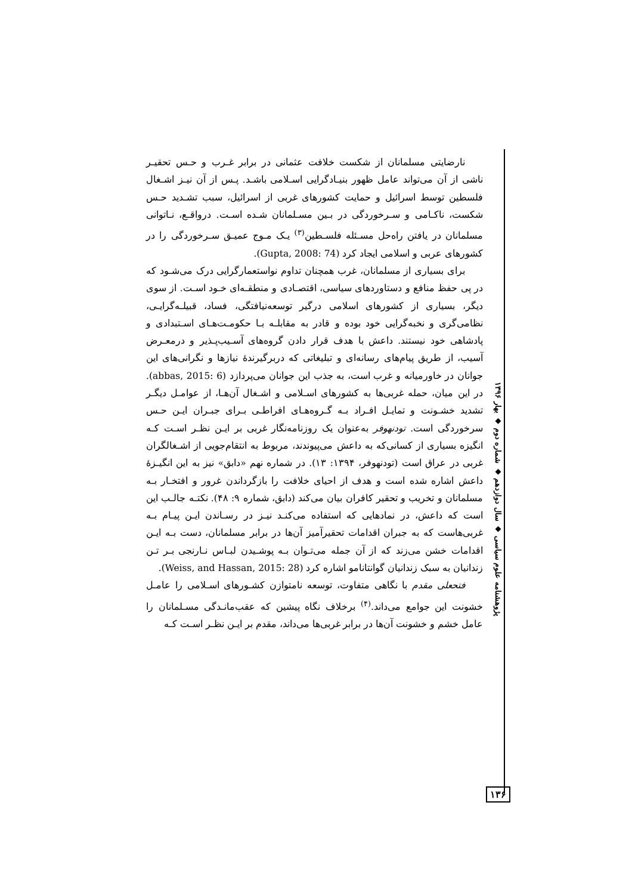نارضایتی مسلمانان از شکست خلافت عثمانی در برابر غـرب و حـس تحقیـر ناشی از آن می‌تواند عامل ظهور بنیـادگرایی اسـلامی باشـد. پـس از آن نیـز اشـغال فلسطین توسط اسرائیل و حمایت کشورهای غربی از اسرائیل، سبب تشـدید حـس شکست، ناکـامی و سـرخوردگی در بـین مسـلمانان شـده اسـت. درواقـع، نـاتوانی مسلمانان در یافتن راه‌حل مسـئله فلسـطین<sup>(۳)</sup> یـک مـوج عمیـق سـرخوردگی را در کشورهای عربی و اسلامی ایجاد کرد (Gupta, 2008: 74).
برای بسیاری از مسلمانان، غرب همچنان تداوم نواستعمارگرایی درک می‌شـود که در پی حفظ منافع و دستاوردهای سیاسی، اقتصـادی و منطقـه‌ای خـود اسـت. از سوی دیگر، بسیاری از کشورهای اسلامی درگیر توسعه‌نیافتگی، فساد، قبیلـه‌گرایـی، نظامی‌گری و نخبه‌گرایی خود بوده و قادر به مقابلـه بـا حکومـت‌هـای اسـتبدادی و پادشاهی خود نیستند. داعش با هدف قرار دادن گروه‌های آسـیب‌پـذیر و درمعـرض آسیب، از طریق پیام‌های رسانه‌ای و تبلیغاتی که دربرگیرندهٔ نیازها و نگرانی‌های این جوانان در خاورمیانه و غرب است، به جذب این جوانان می‌پردازد (abbas, 2015: 6). در این میان، حمله غربی‌ها به کشورهای اسـلامی و اشـغال آن‌هـا، از عوامـل دیگـر تشدید خشـونت و تمایـل افـراد بـه گـروه‌هـای افراطـی بـرای جبـران ایـن حـس سرخوردگی است. تودنهوفر به‌عنوان یک روزنامه‌نگار غربی بر ایـن نظـر اسـت کـه انگیزه بسیاری از کسانی‌که به داعش می‌پیوندند، مربوط به انتقام‌جویی از اشـغالگران غربی در عراق است (تودنهوفر، ۱۳۹۴: ۱۳). در شماره نهم «دابق» نیز به این انگیـزهٔ داعش اشاره شده است و هدف از احیای خلافت را بازگرداندن غرور و افتخـار بـه مسلمانان و تخریب و تحقیر کافران بیان می‌کند (دابق، شماره ۹: ۴۸). نکتـه جالـب این است که داعش، در نمادهایی که استفاده می‌کنـد نیـز در رسـاندن ایـن پیـام بـه غربی‌هاست که به جبران اقدامات تحقیرآمیز آن‌ها در برابر مسلمانان، دست بـه ایـن اقدامات خشن می‌زند که از آن جمله می‌تـوان بـه پوشـیدن لبـاس نـارنجی بـر تـن زندانیان به سبک زندانیان گوانتانامو اشاره کرد (Weiss, and Hassan, 2015: 28).
فتحعلی مقدم با نگاهی متفاوت، توسعه نامتوازن کشـورهای اسـلامی را عامـل خشونت این جوامع می‌داند.<sup>(۴)</sup> برخلاف نگاه پیشین که عقب‌مانـدگی مسـلمانان را عامل خشم و خشونت آن‌ها در برابر غربی‌ها می‌داند، مقدم بر ایـن نظـر اسـت کـه
پژوهشنامه علوم سیاسی ◆ سال دوازدهم ◆ شماره دوم ◆ بهار ۱۳۹۶
۱۳۶